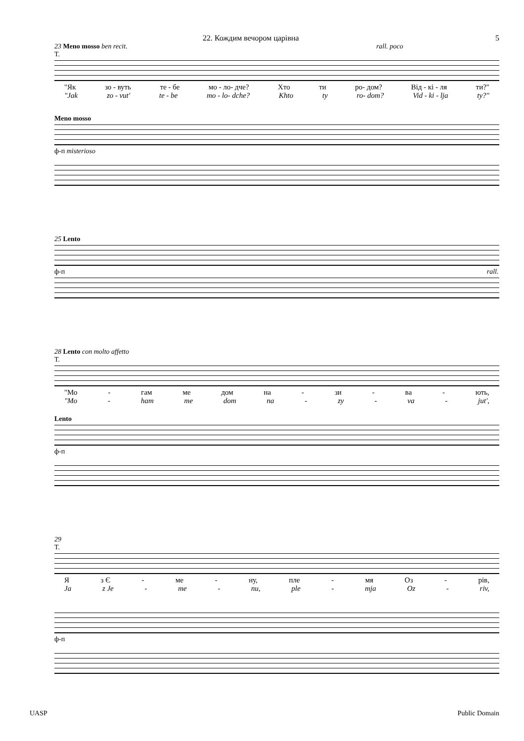22. Кождим вечором царівна 5
23 Meno mosso ben recit. rall. poco
T.
"Як зо - вуть те - бе мо - ло- дче? Хто ти ро- дом? Від - кі - ля ти?"
"Jak zo - vut' te - be mo - lo- dche? Khto ty ro- dom? Vid - ki - lja ty?"
Meno mosso
ф-п misterioso
25 Lento
ф-п rall.
28 Lento con molto affetto
T.
"Мо - гам ме дом на - зи - ва - ють,
"Mo - ham me dom na - zy - va - jut',
Lento
ф-п
29
T.
Яз Є - ме - ну, пле - мя Оз - рів,
Ja z Je - me - nu, ple - mja Oz - riv,
ф-п
UASP Public Domain